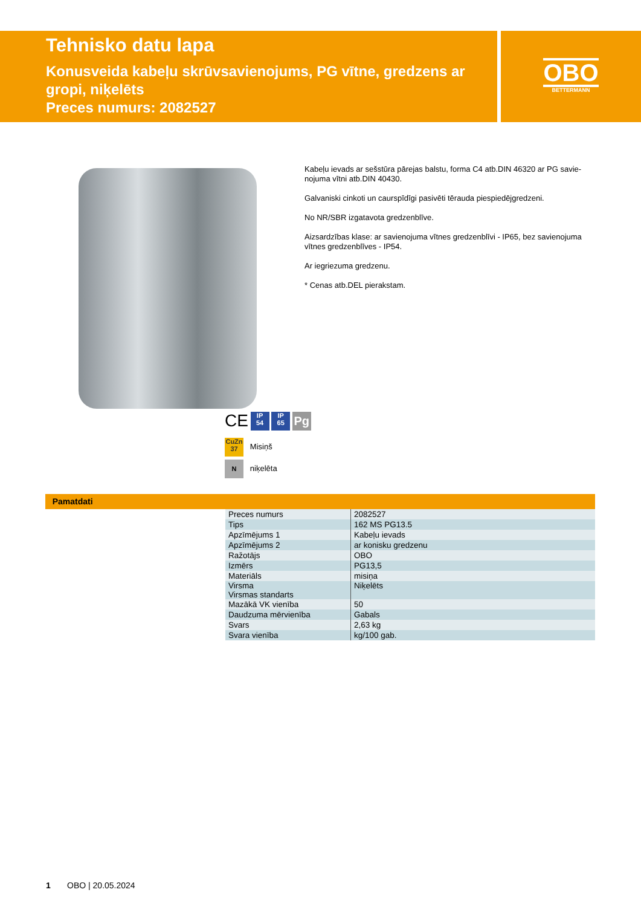Tehnisko datu lapa
Konusveida kabeļu skrūvsavienojums, PG vītne, gredzens ar gropi, niķelēts
Preces numurs: 2082527
OBO
BETTERMANN
Kabeļu ievads ar sešstūra pārejas balstu, forma C4 atb.DIN 46320 ar PG savie-nojuma vītni atb.DIN 40430.
Galvaniski cinkoti un caurspīdīgi pasivēti tērauda piespiedējgredzeni.
No NR/SBR izgatavota gredzenblīve.
Aizsardzības klase: ar savienojuma vītnes gredzenblīvi - IP65, bez savienojuma vītnes gredzenblīves - IP54.
Ar iegriezuma gredzenu.
* Cenas atb.DEL pierakstam.
CE IP
54 IP
65 Pg
CuZn
37 Misiņš
N niķelēta
Pamatdati
| Preces numurs | 2082527 |
| Tips | 162 MS PG13.5 |
| Apzīmējums 1 | Kabeļu ievads |
| Apzīmējums 2 | ar konisku gredzenu |
| Ražotājs | OBO |
| Izmērs | PG13,5 |
| Materiāls | misiņa |
| Virsma Virsmas standarts | Niķelēts |
| Mazākā VK vienība | 50 |
| Daudzuma mērvienība | Gabals |
| Svars | 2,63 kg |
| Svara vienība | kg/100 gab. |
1 OBO | 20.05.2024